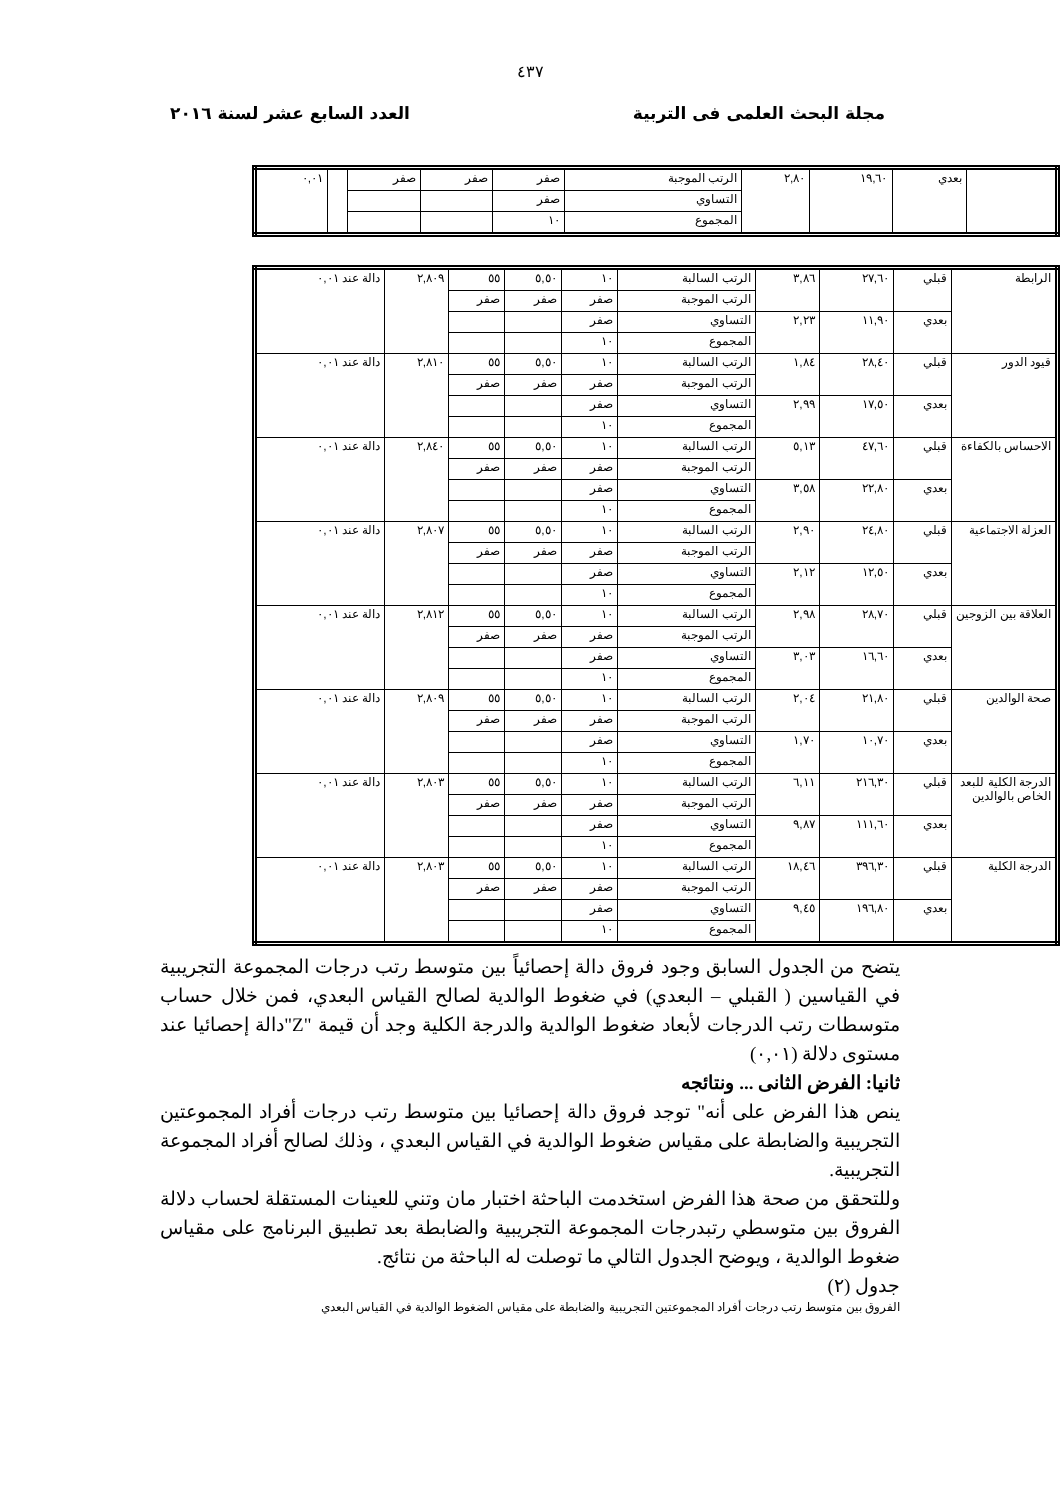٤٣٧
مجلة البحث العلمى فى التربية العدد السابع عشر لسنة ٢٠١٦
| | بعدي | ١٩,٦٠ | ٢,٨٠ | الرتب الموجبة | صفر | صفر | صفر | | ٠,٠١ |
| | | | | التساوي | صفر | | | | |
| | | | | المجموع | ١٠ | | | | |
| الرابطة | قبلي | ٢٧,٦٠ | ٣,٨٦ | الرتب السالبة | ١٠ | ٥,٥٠ | ٥٥ | ٢,٨٠٩ | دالة عند ٠,٠١ |
| | | | | الرتب الموجبة | صفر | صفر | صفر | | |
| | بعدي | ١١,٩٠ | ٢,٢٣ | التساوي | صفر | | | | |
| | | | | المجموع | ١٠ | | | | |
| قيود الدور | قبلي | ٢٨,٤٠ | ١,٨٤ | الرتب السالبة | ١٠ | ٥,٥٠ | ٥٥ | ٢,٨١٠ | دالة عند ٠,٠١ |
| | | | | الرتب الموجبة | صفر | صفر | صفر | | |
| | بعدي | ١٧,٥٠ | ٢,٩٩ | التساوي | صفر | | | | |
| | | | | المجموع | ١٠ | | | | |
| الاحساس بالكفاءة | قبلي | ٤٧,٦٠ | ٥,١٣ | الرتب السالبة | ١٠ | ٥,٥٠ | ٥٥ | ٢,٨٤٠ | دالة عند ٠,٠١ |
| | | | | الرتب الموجبة | صفر | صفر | صفر | | |
| | بعدي | ٢٢,٨٠ | ٣,٥٨ | التساوي | صفر | | | | |
| | | | | المجموع | ١٠ | | | | |
| العزلة الاجتماعية | قبلي | ٢٤,٨٠ | ٢,٩٠ | الرتب السالبة | ١٠ | ٥,٥٠ | ٥٥ | ٢,٨٠٧ | دالة عند ٠,٠١ |
| | | | | الرتب الموجبة | صفر | صفر | صفر | | |
| | بعدي | ١٢,٥٠ | ٢,١٢ | التساوي | صفر | | | | |
| | | | | المجموع | ١٠ | | | | |
| العلاقة بين الزوجين | قبلي | ٢٨,٧٠ | ٢,٩٨ | الرتب السالبة | ١٠ | ٥,٥٠ | ٥٥ | ٢,٨١٢ | دالة عند ٠,٠١ |
| | | | | الرتب الموجبة | صفر | صفر | صفر | | |
| | بعدي | ١٦,٦٠ | ٣,٠٣ | التساوي | صفر | | | | |
| | | | | المجموع | ١٠ | | | | |
| صحة الوالدين | قبلي | ٢١,٨٠ | ٢,٠٤ | الرتب السالبة | ١٠ | ٥,٥٠ | ٥٥ | ٢,٨٠٩ | دالة عند ٠,٠١ |
| | | | | الرتب الموجبة | صفر | صفر | صفر | | |
| | بعدي | ١٠,٧٠ | ١,٧٠ | التساوي | صفر | | | | |
| | | | | المجموع | ١٠ | | | | |
| الدرجة الكلية للبعد الخاص بالوالدين | قبلي | ٢١٦,٣٠ | ٦,١١ | الرتب السالبة | ١٠ | ٥,٥٠ | ٥٥ | ٢,٨٠٣ | دالة عند ٠,٠١ |
| | | | | الرتب الموجبة | صفر | صفر | صفر | | |
| | بعدي | ١١١,٦٠ | ٩,٨٧ | التساوي | صفر | | | | |
| | | | | المجموع | ١٠ | | | | |
| الدرجة الكلية | قبلي | ٣٩٦,٣٠ | ١٨,٤٦ | الرتب السالبة | ١٠ | ٥,٥٠ | ٥٥ | ٢,٨٠٣ | دالة عند ٠,٠١ |
| | | | | الرتب الموجبة | صفر | صفر | صفر | | |
| | بعدي | ١٩٦,٨٠ | ٩,٤٥ | التساوي | صفر | | | | |
| | | | | المجموع | ١٠ | | | | |
يتضح من الجدول السابق وجود فروق دالة إحصائياً بين متوسط رتب درجات المجموعة التجريبية في القياسين ( القبلي – البعدي) في ضغوط الوالدية لصالح القياس البعدي، فمن خلال حساب متوسطات رتب الدرجات لأبعاد ضغوط الوالدية والدرجة الكلية وجد أن قيمة "Z"دالة إحصائيا عند مستوى دلالة (٠,٠١)
ثانيا: الفرض الثانى ... ونتائجه
ينص هذا الفرض على أنه" توجد فروق دالة إحصائيا بين متوسط رتب درجات أفراد المجموعتين التجريبية والضابطة على مقياس ضغوط الوالدية في القياس البعدي ، وذلك لصالح أفراد المجموعة التجريبية.
وللتحقق من صحة هذا الفرض استخدمت الباحثة اختبار مان وتني للعينات المستقلة لحساب دلالة الفروق بين متوسطي رتبدرجات المجموعة التجريبية والضابطة بعد تطبيق البرنامج على مقياس ضغوط الوالدية ، ويوضح الجدول التالي ما توصلت له الباحثة من نتائج.
جدول (٢)
الفروق بين متوسط رتب درجات أفراد المجموعتين التجريبية والضابطة على مقياس الضغوط الوالدية في القياس البعدي